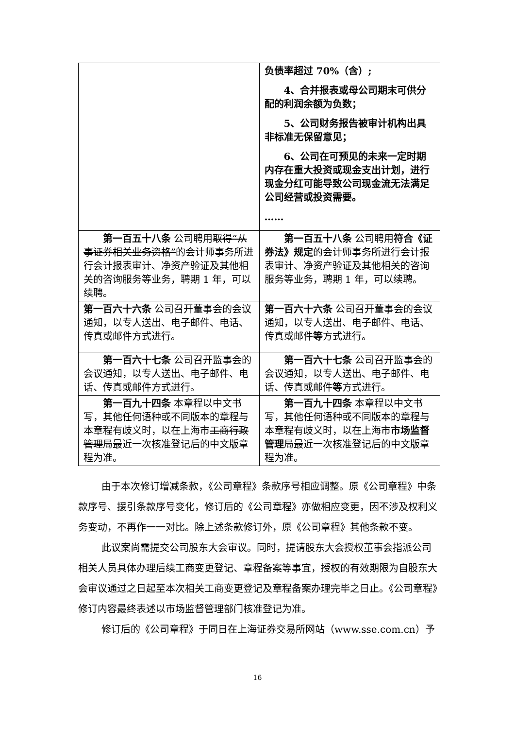| | 负债率超过 70%（含）; 4、合并报表或母公司期末可供分配的利润余额为负数； 5、公司财务报告被审计机构出具非标准无保留意见； 6、公司在可预见的未来一定时期内存在重大投资或现金支出计划，进行现金分红可能导致公司现金流无法满足公司经营或投资需要。 …… |
| 第一百五十八条 公司聘用 取得“从事证券相关业务资格” 的会计师事务所进行会计报表审计、净资产验证及其他相关的咨询服务等业务，聘期 1 年，可以续聘。 | 第一百五十八条 公司聘用 符合《证券法》规定 的会计师事务所进行会计报表审计、净资产验证及其他相关的咨询服务等业务，聘期 1 年，可以续聘。 |
| 第一百六十六条 公司召开董事会的会议通知，以专人送出、电子邮件、电话、传真或邮件方式进行。 | 第一百六十六条 公司召开董事会的会议通知，以专人送出、电子邮件、电话、传真或邮件 等 方式进行。 |
| 第一百六十七条 公司召开监事会的会议通知，以专人送出、电子邮件、电话、传真或邮件方式进行。 | 第一百六十七条 公司召开监事会的会议通知，以专人送出、电子邮件、电话、传真或邮件 等 方式进行。 |
| 第一百九十四条 本章程以中文书写，其他任何语种或不同版本的章程与本章程有歧义时，以在上海市 工商行政管理 局最近一次核准登记后的中文版章程为准。 | 第一百九十四条 本章程以中文书写，其他任何语种或不同版本的章程与本章程有歧义时，以在上海市 市场监督管理 局最近一次核准登记后的中文版章程为准。 |
由于本次修订增减条款，《公司章程》条款序号相应调整。原《公司章程》中条款序号、援引条款序号变化，修订后的《公司章程》亦做相应变更，因不涉及权利义务变动，不再作一一对比。除上述条款修订外，原《公司章程》其他条款不变。
此议案尚需提交公司股东大会审议。同时，提请股东大会授权董事会指派公司相关人员具体办理后续工商变更登记、章程备案等事宜，授权的有效期限为自股东大会审议通过之日起至本次相关工商变更登记及章程备案办理完毕之日止。《公司章程》修订内容最终表述以市场监督管理部门核准登记为准。
修订后的《公司章程》于同日在上海证券交易所网站（www.sse.com.cn）予
16